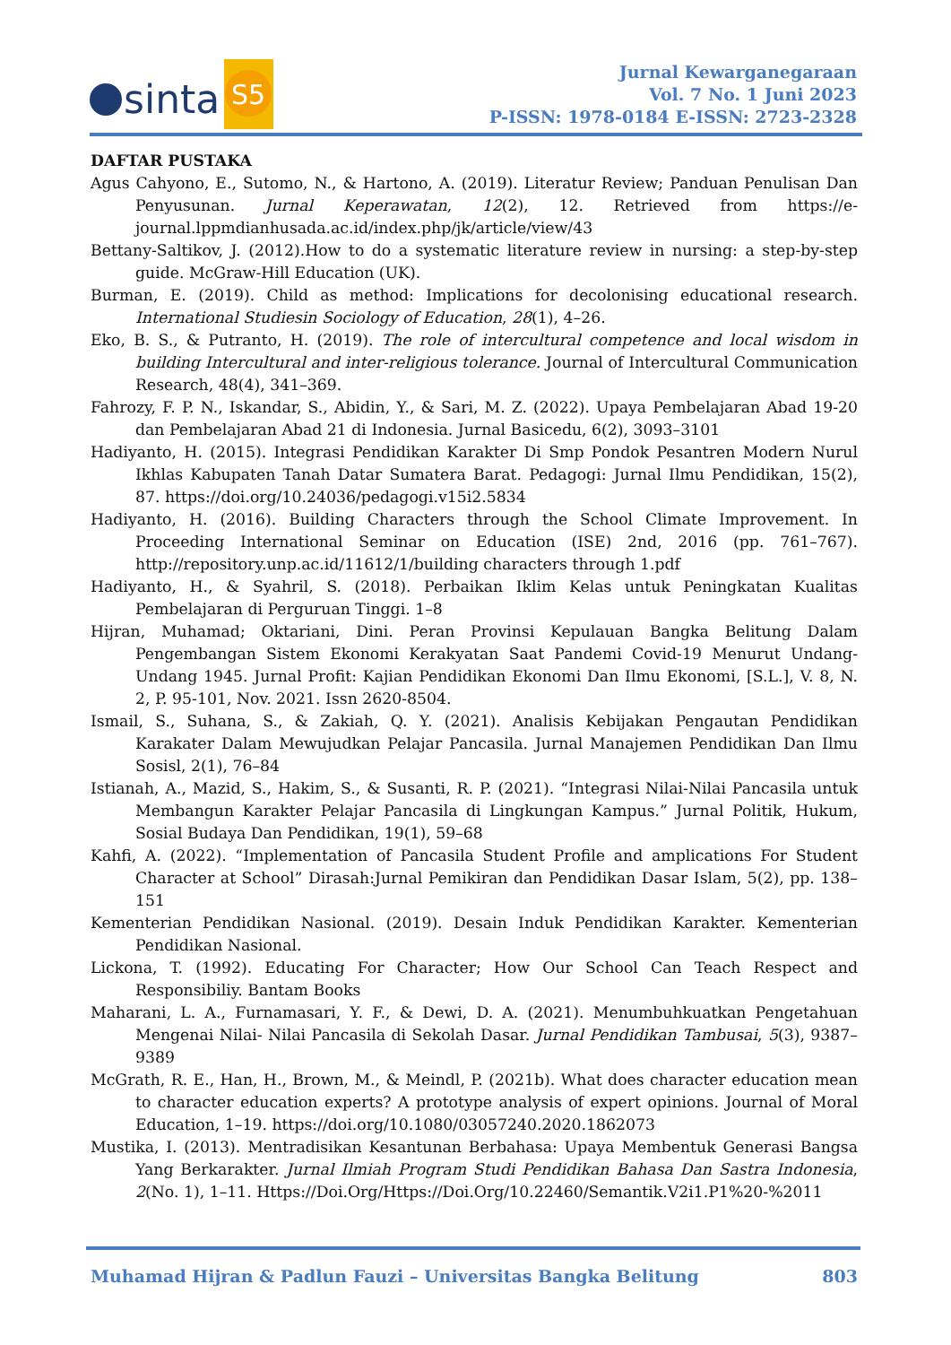sinta
S5
Jurnal Kewarganegaraan
Vol. 7 No. 1 Juni 2023
P-ISSN: 1978-0184 E-ISSN: 2723-2328
DAFTAR PUSTAKA
Agus Cahyono, E., Sutomo, N., & Hartono, A. (2019). Literatur Review; Panduan Penulisan Dan Penyusunan. Jurnal Keperawatan, 12(2), 12. Retrieved from https://e-journal.lppmdianhusada.ac.id/index.php/jk/article/view/43
Bettany-Saltikov, J. (2012).How to do a systematic literature review in nursing: a step-by-step guide. McGraw-Hill Education (UK).
Burman, E. (2019). Child as method: Implications for decolonising educational research. International Studiesin Sociology of Education, 28(1), 4–26.
Eko, B. S., & Putranto, H. (2019). The role of intercultural competence and local wisdom in building Intercultural and inter-religious tolerance. Journal of Intercultural Communication Research, 48(4), 341–369.
Fahrozy, F. P. N., Iskandar, S., Abidin, Y., & Sari, M. Z. (2022). Upaya Pembelajaran Abad 19-20 dan Pembelajaran Abad 21 di Indonesia. Jurnal Basicedu, 6(2), 3093–3101
Hadiyanto, H. (2015). Integrasi Pendidikan Karakter Di Smp Pondok Pesantren Modern Nurul Ikhlas Kabupaten Tanah Datar Sumatera Barat. Pedagogi: Jurnal Ilmu Pendidikan, 15(2), 87. https://doi.org/10.24036/pedagogi.v15i2.5834
Hadiyanto, H. (2016). Building Characters through the School Climate Improvement. In Proceeding International Seminar on Education (ISE) 2nd, 2016 (pp. 761–767). http://repository.unp.ac.id/11612/1/building characters through 1.pdf
Hadiyanto, H., & Syahril, S. (2018). Perbaikan Iklim Kelas untuk Peningkatan Kualitas Pembelajaran di Perguruan Tinggi. 1–8
Hijran, Muhamad; Oktariani, Dini. Peran Provinsi Kepulauan Bangka Belitung Dalam Pengembangan Sistem Ekonomi Kerakyatan Saat Pandemi Covid-19 Menurut Undang-Undang 1945. Jurnal Profit: Kajian Pendidikan Ekonomi Dan Ilmu Ekonomi, [S.L.], V. 8, N. 2, P. 95-101, Nov. 2021. Issn 2620-8504.
Ismail, S., Suhana, S., & Zakiah, Q. Y. (2021). Analisis Kebijakan Pengautan Pendidikan Karakater Dalam Mewujudkan Pelajar Pancasila. Jurnal Manajemen Pendidikan Dan Ilmu Sosisl, 2(1), 76–84
Istianah, A., Mazid, S., Hakim, S., & Susanti, R. P. (2021). “Integrasi Nilai-Nilai Pancasila untuk Membangun Karakter Pelajar Pancasila di Lingkungan Kampus.” Jurnal Politik, Hukum, Sosial Budaya Dan Pendidikan, 19(1), 59–68
Kahfi, A. (2022). “Implementation of Pancasila Student Profile and amplications For Student Character at School” Dirasah:Jurnal Pemikiran dan Pendidikan Dasar Islam, 5(2), pp. 138–151
Kementerian Pendidikan Nasional. (2019). Desain Induk Pendidikan Karakter. Kementerian Pendidikan Nasional.
Lickona, T. (1992). Educating For Character; How Our School Can Teach Respect and Responsibiliy. Bantam Books
Maharani, L. A., Furnamasari, Y. F., & Dewi, D. A. (2021). Menumbuhkuatkan Pengetahuan Mengenai Nilai- Nilai Pancasila di Sekolah Dasar. Jurnal Pendidikan Tambusai, 5(3), 9387–9389
McGrath, R. E., Han, H., Brown, M., & Meindl, P. (2021b). What does character education mean to character education experts? A prototype analysis of expert opinions. Journal of Moral Education, 1–19. https://doi.org/10.1080/03057240.2020.1862073
Mustika, I. (2013). Mentradisikan Kesantunan Berbahasa: Upaya Membentuk Generasi Bangsa Yang Berkarakter. Jurnal Ilmiah Program Studi Pendidikan Bahasa Dan Sastra Indonesia, 2(No. 1), 1–11. Https://Doi.Org/Https://Doi.Org/10.22460/Semantik.V2i1.P1%20-%2011
Muhamad Hijran & Padlun Fauzi – Universitas Bangka Belitung 803